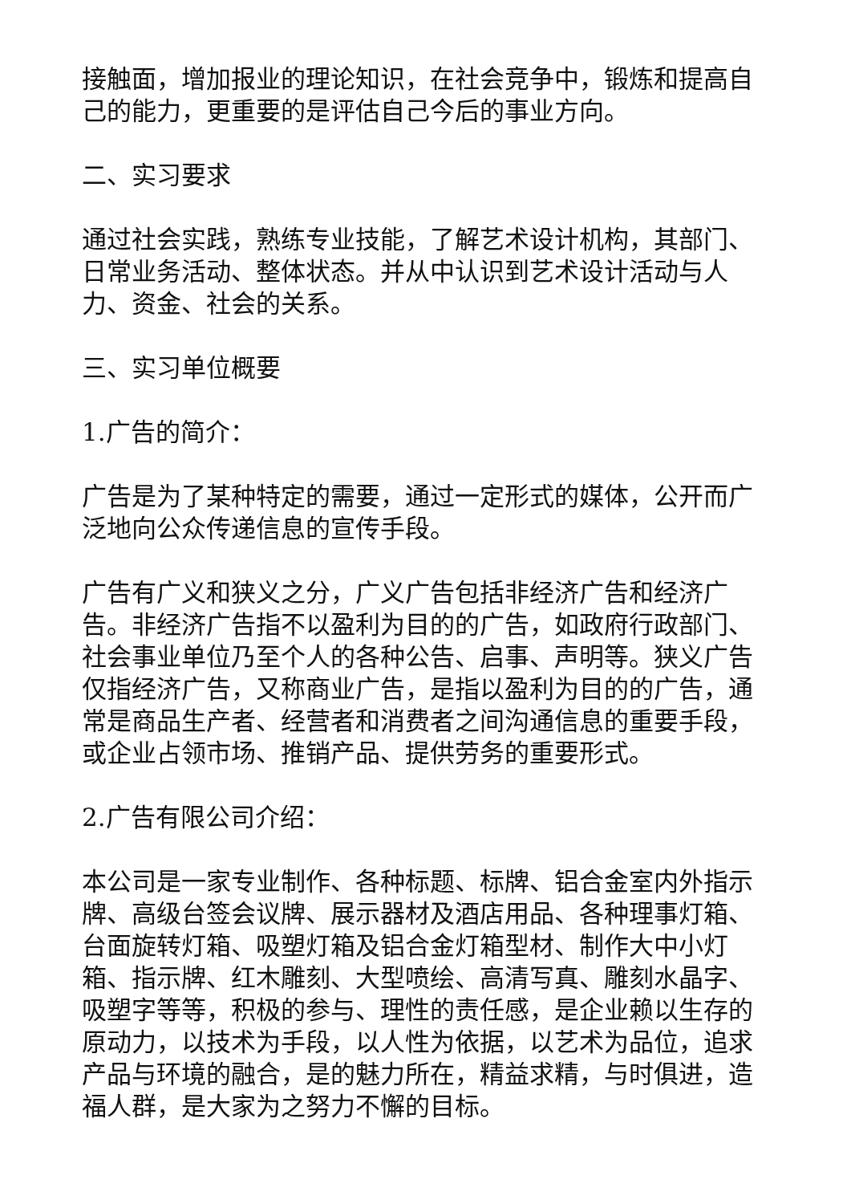接触面，增加报业的理论知识，在社会竞争中，锻炼和提高自己的能力，更重要的是评估自己今后的事业方向。
二、实习要求
通过社会实践，熟练专业技能，了解艺术设计机构，其部门、日常业务活动、整体状态。并从中认识到艺术设计活动与人力、资金、社会的关系。
三、实习单位概要
1.广告的简介：
广告是为了某种特定的需要，通过一定形式的媒体，公开而广泛地向公众传递信息的宣传手段。
广告有广义和狭义之分，广义广告包括非经济广告和经济广告。非经济广告指不以盈利为目的的广告，如政府行政部门、社会事业单位乃至个人的各种公告、启事、声明等。狭义广告仅指经济广告，又称商业广告，是指以盈利为目的的广告，通常是商品生产者、经营者和消费者之间沟通信息的重要手段，或企业占领市场、推销产品、提供劳务的重要形式。
2.广告有限公司介绍：
本公司是一家专业制作、各种标题、标牌、铝合金室内外指示牌、高级台签会议牌、展示器材及酒店用品、各种理事灯箱、台面旋转灯箱、吸塑灯箱及铝合金灯箱型材、制作大中小灯箱、指示牌、红木雕刻、大型喷绘、高清写真、雕刻水晶字、吸塑字等等，积极的参与、理性的责任感，是企业赖以生存的原动力，以技术为手段，以人性为依据，以艺术为品位，追求产品与环境的融合，是的魅力所在，精益求精，与时俱进，造福人群，是大家为之努力不懈的目标。